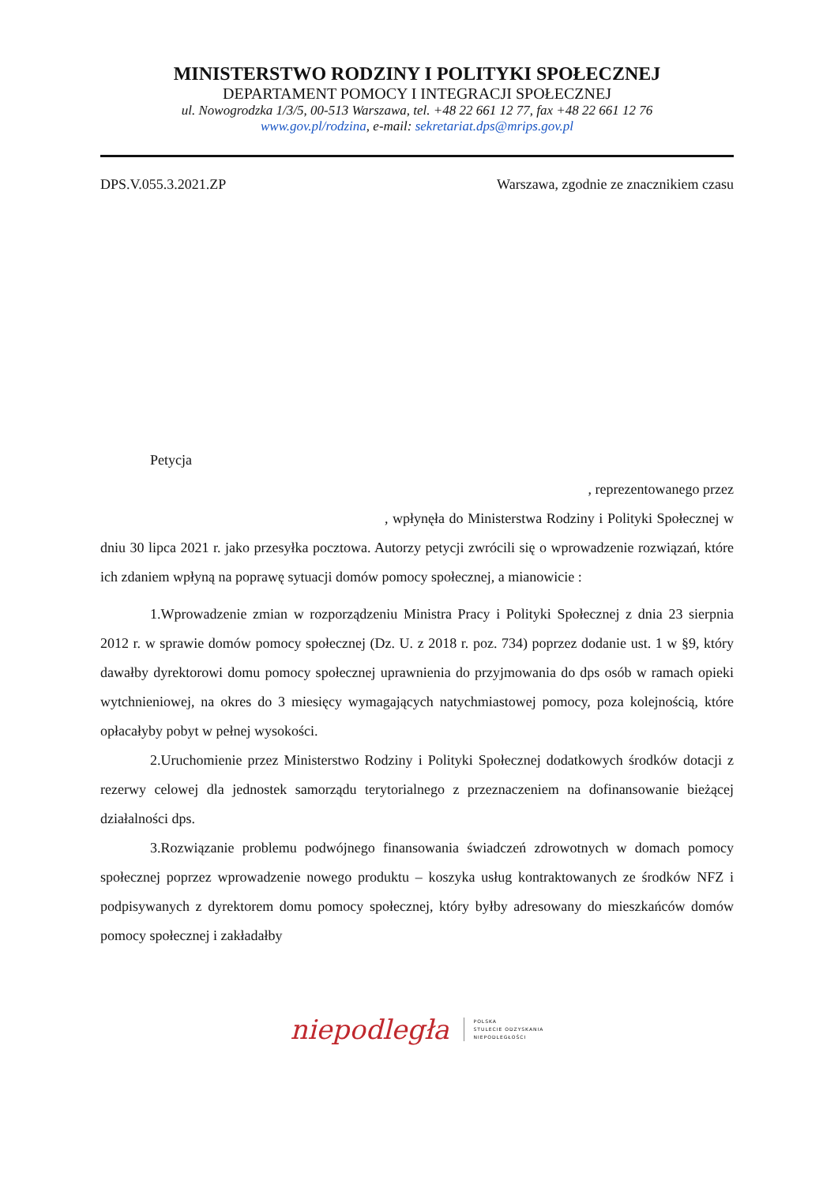MINISTERSTWO RODZINY I POLITYKI SPOŁECZNEJ
DEPARTAMENT POMOCY I INTEGRACJI SPOŁECZNEJ
ul. Nowogrodzka 1/3/5, 00-513 Warszawa, tel. +48 22 661 12 77, fax +48 22 661 12 76
www.gov.pl/rodzina, e-mail: sekretariat.dps@mrips.gov.pl
DPS.V.055.3.2021.ZP Warszawa, zgodnie ze znacznikiem czasu
Petycja
, reprezentowanego przez
, wpłynęła do Ministerstwa Rodziny i Polityki Społecznej w dniu 30 lipca 2021 r. jako przesyłka pocztowa. Autorzy petycji zwrócili się o wprowadzenie rozwiązań, które ich zdaniem wpłyną na poprawę sytuacji domów pomocy społecznej, a mianowicie :
1.Wprowadzenie zmian w rozporządzeniu Ministra Pracy i Polityki Społecznej z dnia 23 sierpnia 2012 r. w sprawie domów pomocy społecznej (Dz. U. z 2018 r. poz. 734) poprzez dodanie ust. 1 w §9, który dawałby dyrektorowi domu pomocy społecznej uprawnienia do przyjmowania do dps osób w ramach opieki wytchnieniowej, na okres do 3 miesięcy wymagających natychmiastowej pomocy, poza kolejnością, które opłacałyby pobyt w pełnej wysokości.
2.Uruchomienie przez Ministerstwo Rodziny i Polityki Społecznej dodatkowych środków dotacji z rezerwy celowej dla jednostek samorządu terytorialnego z przeznaczeniem na dofinansowanie bieżącej działalności dps.
3.Rozwiązanie problemu podwójnego finansowania świadczeń zdrowotnych w domach pomocy społecznej poprzez wprowadzenie nowego produktu – koszyka usług kontraktowanych ze środków NFZ i podpisywanych z dyrektorem domu pomocy społecznej, który byłby adresowany do mieszkańców domów pomocy społecznej i zakładałby
niepodległa
POLSKA
STULECIE ODZYSKANIA
NIEPODLEGŁOŚCI